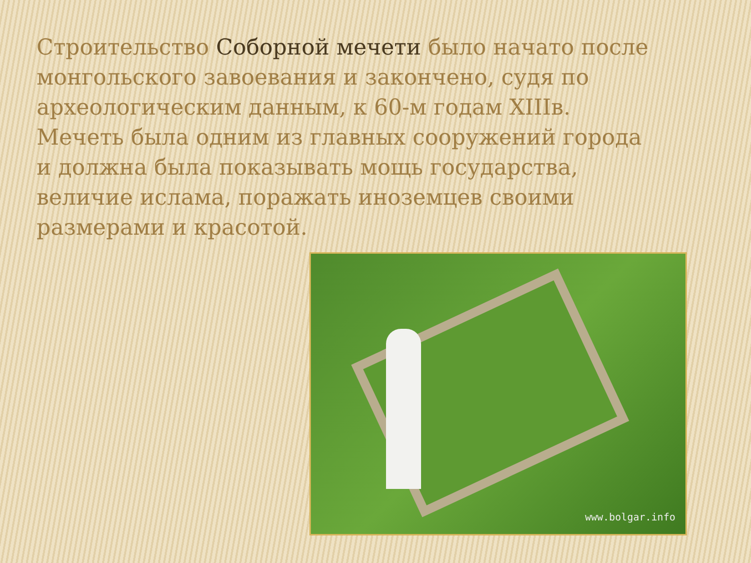Строительство Соборной мечети было начато после монгольского завоевания и закончено, судя по археологическим данным, к 60-м годам XIIIв. Мечеть была одним из главных сооружений города и должна была показывать мощь государства, величие ислама, поражать иноземцев своими размерами и красотой.
www.bolgar.info